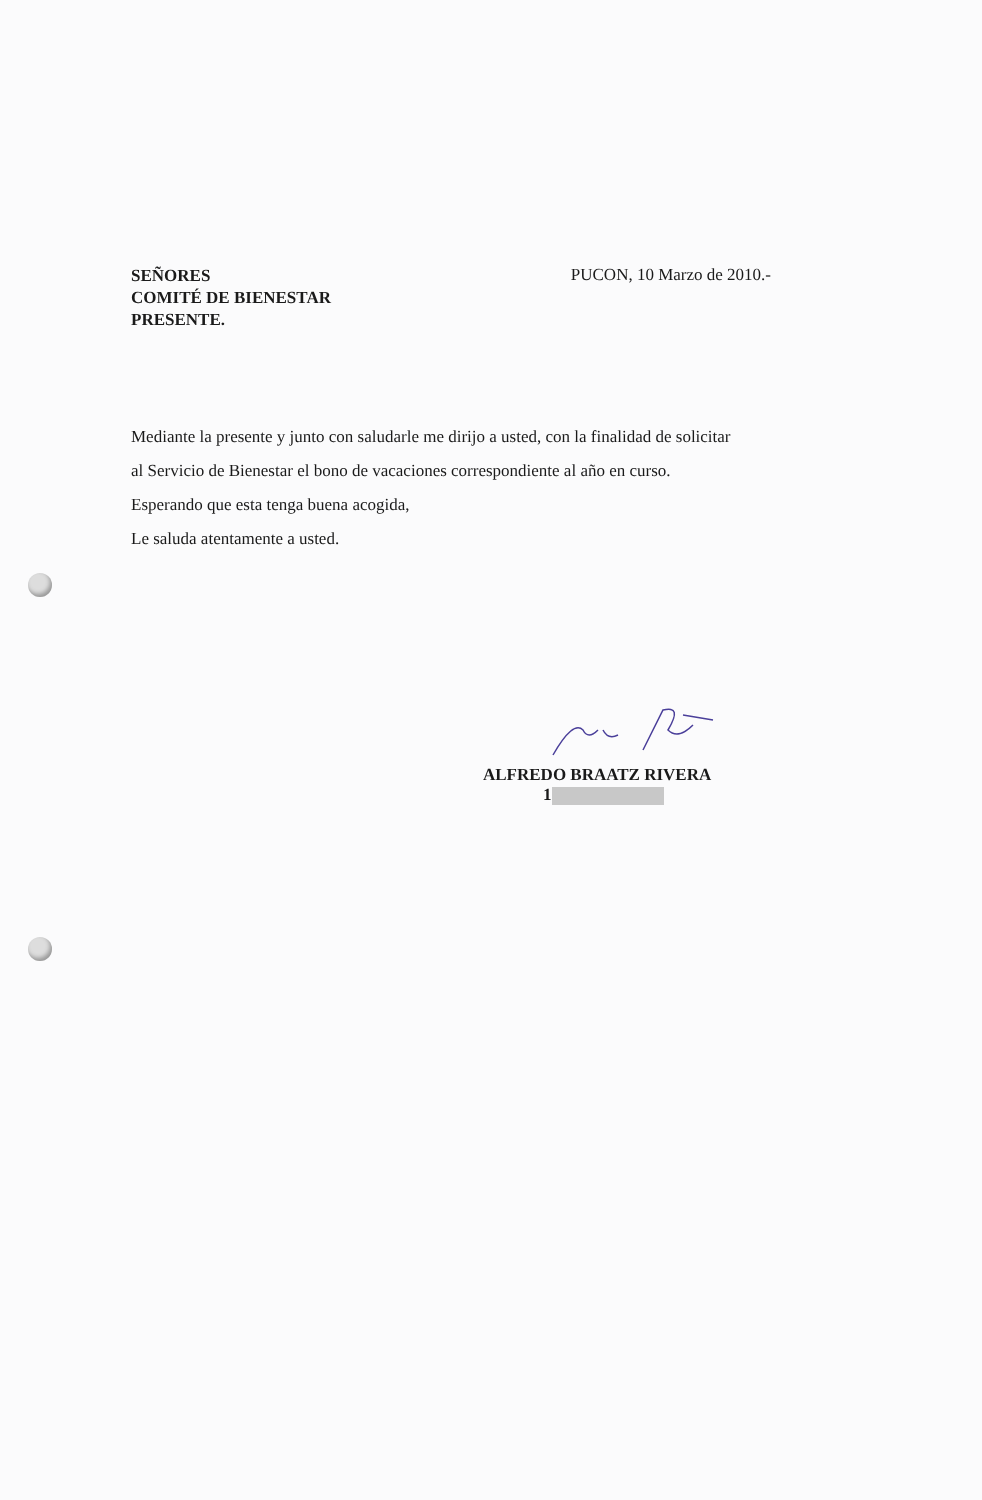SEÑORES
COMITÉ DE BIENESTAR
PRESENTE.
PUCON, 10 Marzo de 2010.-
Mediante la presente y junto con saludarle me dirijo a usted, con la finalidad de solicitar
al Servicio de Bienestar el bono de vacaciones correspondiente al año en curso.
Esperando que esta tenga buena acogida,
Le saluda atentamente a usted.
ALFREDO BRAATZ RIVERA
1